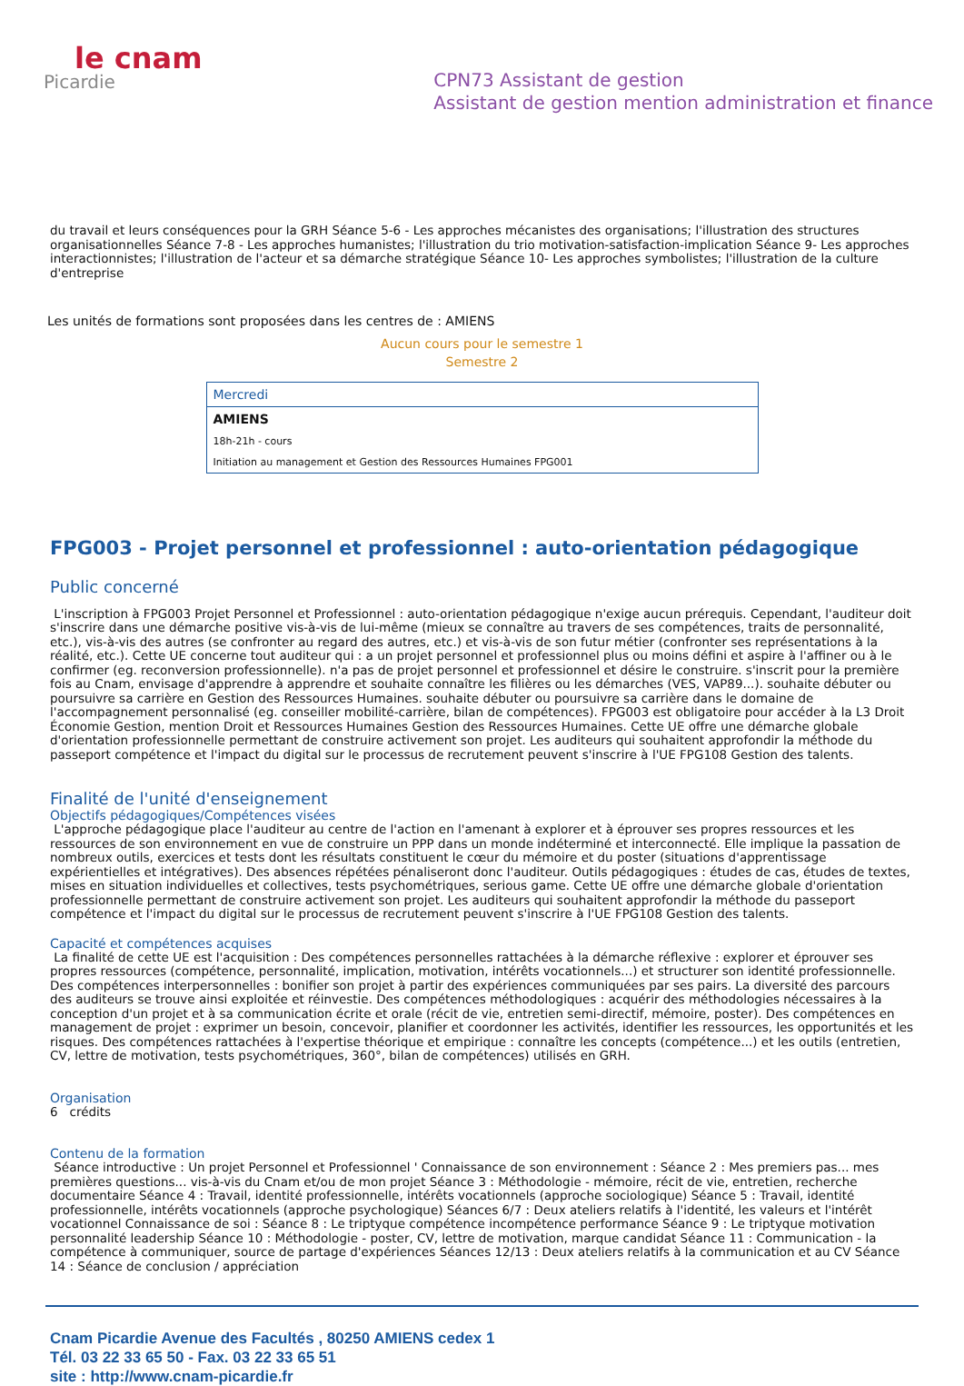le cnam
Picardie
CPN73 Assistant de gestion
Assistant de gestion mention administration et finance
du travail et leurs conséquences pour la GRH Séance 5-6 - Les approches mécanistes des organisations; l'illustration des structures organisationnelles Séance 7-8 - Les approches humanistes; l'illustration du trio motivation-satisfaction-implication Séance 9- Les approches interactionnistes; l'illustration de l'acteur et sa démarche stratégique Séance 10- Les approches symbolistes; l'illustration de la culture d'entreprise
Les unités de formations sont proposées dans les centres de : AMIENS
Aucun cours pour le semestre 1
Semestre 2
| Mercredi |
| AMIENS |
| 18h-21h - cours |
| Initiation au management et Gestion des Ressources Humaines FPG001 |
FPG003 - Projet personnel et professionnel : auto-orientation pédagogique
Public concerné
L'inscription à FPG003 Projet Personnel et Professionnel : auto-orientation pédagogique n'exige aucun prérequis. Cependant, l'auditeur doit s'inscrire dans une démarche positive vis-à-vis de lui-même (mieux se connaître au travers de ses compétences, traits de personnalité, etc.), vis-à-vis des autres (se confronter au regard des autres, etc.) et vis-à-vis de son futur métier (confronter ses représentations à la réalité, etc.). Cette UE concerne tout auditeur qui : a un projet personnel et professionnel plus ou moins défini et aspire à l'affiner ou à le confirmer (eg. reconversion professionnelle). n'a pas de projet personnel et professionnel et désire le construire. s'inscrit pour la première fois au Cnam, envisage d'apprendre à apprendre et souhaite connaître les filières ou les démarches (VES, VAP89...). souhaite débuter ou poursuivre sa carrière en Gestion des Ressources Humaines. souhaite débuter ou poursuivre sa carrière dans le domaine de l'accompagnement personnalisé (eg. conseiller mobilité-carrière, bilan de compétences). FPG003 est obligatoire pour accéder à la L3 Droit Économie Gestion, mention Droit et Ressources Humaines Gestion des Ressources Humaines. Cette UE offre une démarche globale d'orientation professionnelle permettant de construire activement son projet. Les auditeurs qui souhaitent approfondir la méthode du passeport compétence et l'impact du digital sur le processus de recrutement peuvent s'inscrire à l'UE FPG108 Gestion des talents.
Finalité de l'unité d'enseignement
Objectifs pédagogiques/Compétences visées
L'approche pédagogique place l'auditeur au centre de l'action en l'amenant à explorer et à éprouver ses propres ressources et les ressources de son environnement en vue de construire un PPP dans un monde indéterminé et interconnecté. Elle implique la passation de nombreux outils, exercices et tests dont les résultats constituent le cœur du mémoire et du poster (situations d'apprentissage expérientielles et intégratives). Des absences répétées pénaliseront donc l'auditeur. Outils pédagogiques : études de cas, études de textes, mises en situation individuelles et collectives, tests psychométriques, serious game. Cette UE offre une démarche globale d'orientation professionnelle permettant de construire activement son projet. Les auditeurs qui souhaitent approfondir la méthode du passeport compétence et l'impact du digital sur le processus de recrutement peuvent s'inscrire à l'UE FPG108 Gestion des talents.
Capacité et compétences acquises
La finalité de cette UE est l'acquisition : Des compétences personnelles rattachées à la démarche réflexive : explorer et éprouver ses propres ressources (compétence, personnalité, implication, motivation, intérêts vocationnels...) et structurer son identité professionnelle. Des compétences interpersonnelles : bonifier son projet à partir des expériences communiquées par ses pairs. La diversité des parcours des auditeurs se trouve ainsi exploitée et réinvestie. Des compétences méthodologiques : acquérir des méthodologies nécessaires à la conception d'un projet et à sa communication écrite et orale (récit de vie, entretien semi-directif, mémoire, poster). Des compétences en management de projet : exprimer un besoin, concevoir, planifier et coordonner les activités, identifier les ressources, les opportunités et les risques. Des compétences rattachées à l'expertise théorique et empirique : connaître les concepts (compétence...) et les outils (entretien, CV, lettre de motivation, tests psychométriques, 360°, bilan de compétences) utilisés en GRH.
Organisation
6 crédits
Contenu de la formation
Séance introductive : Un projet Personnel et Professionnel ' Connaissance de son environnement : Séance 2 : Mes premiers pas... mes premières questions... vis-à-vis du Cnam et/ou de mon projet Séance 3 : Méthodologie - mémoire, récit de vie, entretien, recherche documentaire Séance 4 : Travail, identité professionnelle, intérêts vocationnels (approche sociologique) Séance 5 : Travail, identité professionnelle, intérêts vocationnels (approche psychologique) Séances 6/7 : Deux ateliers relatifs à l'identité, les valeurs et l'intérêt vocationnel Connaissance de soi : Séance 8 : Le triptyque compétence incompétence performance Séance 9 : Le triptyque motivation personnalité leadership Séance 10 : Méthodologie - poster, CV, lettre de motivation, marque candidat Séance 11 : Communication - la compétence à communiquer, source de partage d'expériences Séances 12/13 : Deux ateliers relatifs à la communication et au CV Séance 14 : Séance de conclusion / appréciation
Cnam Picardie Avenue des Facultés , 80250 AMIENS cedex 1
Tél. 03 22 33 65 50 - Fax. 03 22 33 65 51
site : http://www.cnam-picardie.fr